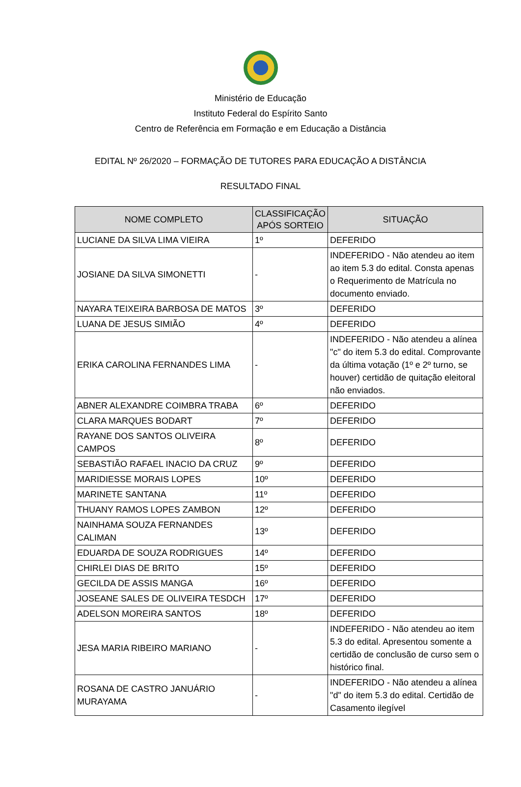Ministério de Educação
Instituto Federal do Espírito Santo
Centro de Referência em Formação e em Educação a Distância
EDITAL Nº 26/2020 – FORMAÇÃO DE TUTORES PARA EDUCAÇÃO A DISTÂNCIA
RESULTADO FINAL
| NOME COMPLETO | CLASSIFICAÇÃO APÓS SORTEIO | SITUAÇÃO |
| --- | --- | --- |
| LUCIANE DA SILVA LIMA VIEIRA | 1º | DEFERIDO |
| JOSIANE DA SILVA SIMONETTI | - | INDEFERIDO - Não atendeu ao item ao item 5.3 do edital. Consta apenas o Requerimento de Matrícula no documento enviado. |
| NAYARA TEIXEIRA BARBOSA DE MATOS | 3º | DEFERIDO |
| LUANA DE JESUS SIMIÃO | 4º | DEFERIDO |
| ERIKA CAROLINA FERNANDES LIMA | - | INDEFERIDO - Não atendeu a alínea "c" do item 5.3 do edital. Comprovante da última votação (1º e 2º turno, se houver) certidão de quitação eleitoral não enviados. |
| ABNER ALEXANDRE COIMBRA TRABA | 6º | DEFERIDO |
| CLARA MARQUES BODART | 7º | DEFERIDO |
| RAYANE DOS SANTOS OLIVEIRA CAMPOS | 8º | DEFERIDO |
| SEBASTIÃO RAFAEL INACIO DA CRUZ | 9º | DEFERIDO |
| MARIDIESSE MORAIS LOPES | 10º | DEFERIDO |
| MARINETE SANTANA | 11º | DEFERIDO |
| THUANY RAMOS LOPES ZAMBON | 12º | DEFERIDO |
| NAINHAMA SOUZA FERNANDES CALIMAN | 13º | DEFERIDO |
| EDUARDA DE SOUZA RODRIGUES | 14º | DEFERIDO |
| CHIRLEI DIAS DE BRITO | 15º | DEFERIDO |
| GECILDA DE ASSIS MANGA | 16º | DEFERIDO |
| JOSEANE SALES DE OLIVEIRA TESDCH | 17º | DEFERIDO |
| ADELSON MOREIRA SANTOS | 18º | DEFERIDO |
| JESA MARIA RIBEIRO MARIANO | - | INDEFERIDO - Não atendeu ao item 5.3 do edital. Apresentou somente a certidão de conclusão de curso sem o histórico final. |
| ROSANA DE CASTRO JANUÁRIO MURAYAMA | - | INDEFERIDO - Não atendeu a alínea "d" do item 5.3 do edital. Certidão de Casamento ilegível |